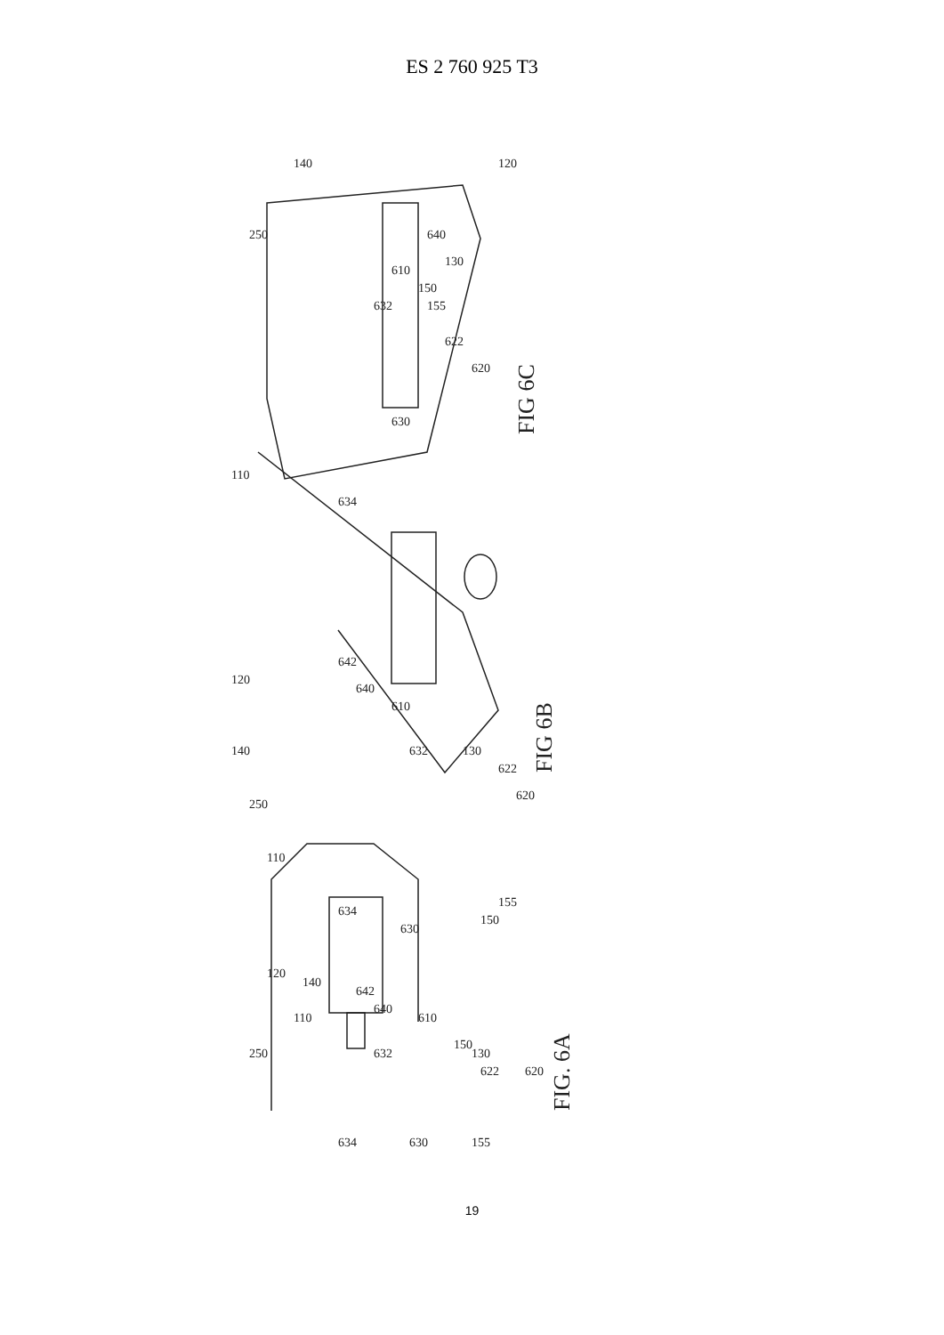ES 2 760 925 T3
FIG 6C
FIG 6B
FIG. 6A
120
140
250
110
630
634
620
622
155
130
150
640
610
632
120
642
640
610
632
130
622
620
140
250
110
634
630
155
150
120
140
110
250
642
640
610
632
150
130
622
620
155
634
630
19